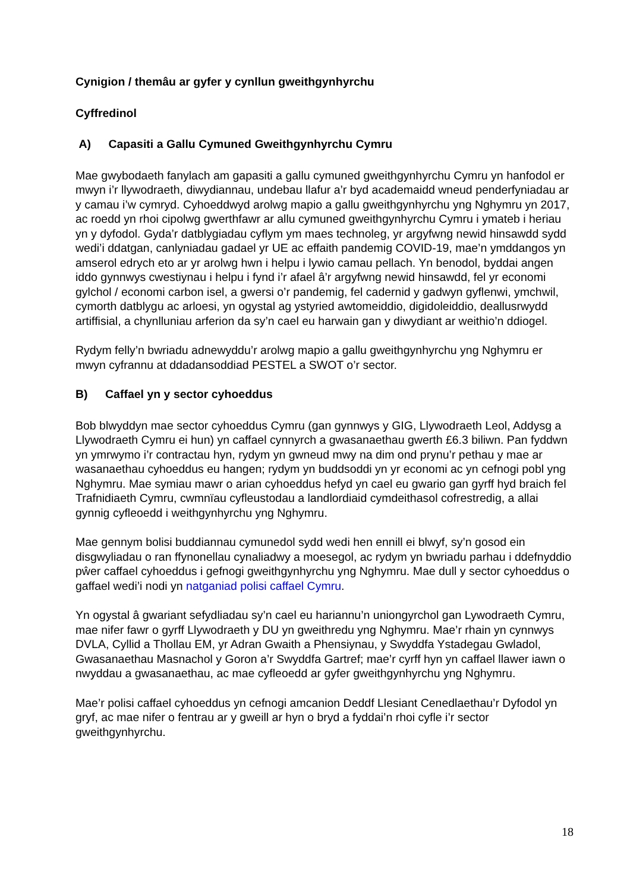Cynigion / themâu ar gyfer y cynllun gweithgynhyrchu
Cyffredinol
A) Capasiti a Gallu Cymuned Gweithgynhyrchu Cymru
Mae gwybodaeth fanylach am gapasiti a gallu cymuned gweithgynhyrchu Cymru yn hanfodol er mwyn i’r llywodraeth, diwydiannau, undebau llafur a’r byd academaidd wneud penderfyniadau ar y camau i’w cymryd. Cyhoeddwyd arolwg mapio a gallu gweithgynhyrchu yng Nghymru yn 2017, ac roedd yn rhoi cipolwg gwerthfawr ar allu cymuned gweithgynhyrchu Cymru i ymateb i heriau yn y dyfodol. Gyda’r datblygiadau cyflym ym maes technoleg, yr argyfwng newid hinsawdd sydd wedi’i ddatgan, canlyniadau gadael yr UE ac effaith pandemig COVID-19, mae’n ymddangos yn amserol edrych eto ar yr arolwg hwn i helpu i lywio camau pellach. Yn benodol, byddai angen iddo gynnwys cwestiynau i helpu i fynd i’r afael â’r argyfwng newid hinsawdd, fel yr economi gylchol / economi carbon isel, a gwersi o’r pandemig, fel cadernid y gadwyn gyflenwi, ymchwil, cymorth datblygu ac arloesi, yn ogystal ag ystyried awtomeiddio, digidoleiddio, deallusrwydd artiffisial, a chynlluniau arferion da sy’n cael eu harwain gan y diwydiant ar weithio’n ddiogel.
Rydym felly’n bwriadu adnewyddu’r arolwg mapio a gallu gweithgynhyrchu yng Nghymru er mwyn cyfrannu at ddadansoddiad PESTEL a SWOT o’r sector.
B) Caffael yn y sector cyhoeddus
Bob blwyddyn mae sector cyhoeddus Cymru (gan gynnwys y GIG, Llywodraeth Leol, Addysg a Llywodraeth Cymru ei hun) yn caffael cynnyrch a gwasanaethau gwerth £6.3 biliwn. Pan fyddwn yn ymrwymo i’r contractau hyn, rydym yn gwneud mwy na dim ond prynu’r pethau y mae ar wasanaethau cyhoeddus eu hangen; rydym yn buddsoddi yn yr economi ac yn cefnogi pobl yng Nghymru. Mae symiau mawr o arian cyhoeddus hefyd yn cael eu gwario gan gyrff hyd braich fel Trafnidiaeth Cymru, cwmnïau cyfleustodau a landlordiaid cymdeithasol cofrestredig, a allai gynnig cyfleoedd i weithgynhyrchu yng Nghymru.
Mae gennym bolisi buddiannau cymunedol sydd wedi hen ennill ei blwyf, sy’n gosod ein disgwyliadau o ran ffynonellau cynaliadwy a moesegol, ac rydym yn bwriadu parhau i ddefnyddio pŵer caffael cyhoeddus i gefnogi gweithgynhyrchu yng Nghymru. Mae dull y sector cyhoeddus o gaffael wedi’i nodi yn natganiad polisi caffael Cymru.
Yn ogystal â gwariant sefydliadau sy’n cael eu hariannu’n uniongyrchol gan Lywodraeth Cymru, mae nifer fawr o gyrff Llywodraeth y DU yn gweithredu yng Nghymru. Mae’r rhain yn cynnwys DVLA, Cyllid a Thollau EM, yr Adran Gwaith a Phensiynau, y Swyddfa Ystadegau Gwladol, Gwasanaethau Masnachol y Goron a’r Swyddfa Gartref; mae’r cyrff hyn yn caffael llawer iawn o nwyddau a gwasanaethau, ac mae cyfleoedd ar gyfer gweithgynhyrchu yng Nghymru.
Mae’r polisi caffael cyhoeddus yn cefnogi amcanion Deddf Llesiant Cenedlaethau’r Dyfodol yn gryf, ac mae nifer o fentrau ar y gweill ar hyn o bryd a fyddai’n rhoi cyfle i’r sector gweithgynhyrchu.
18